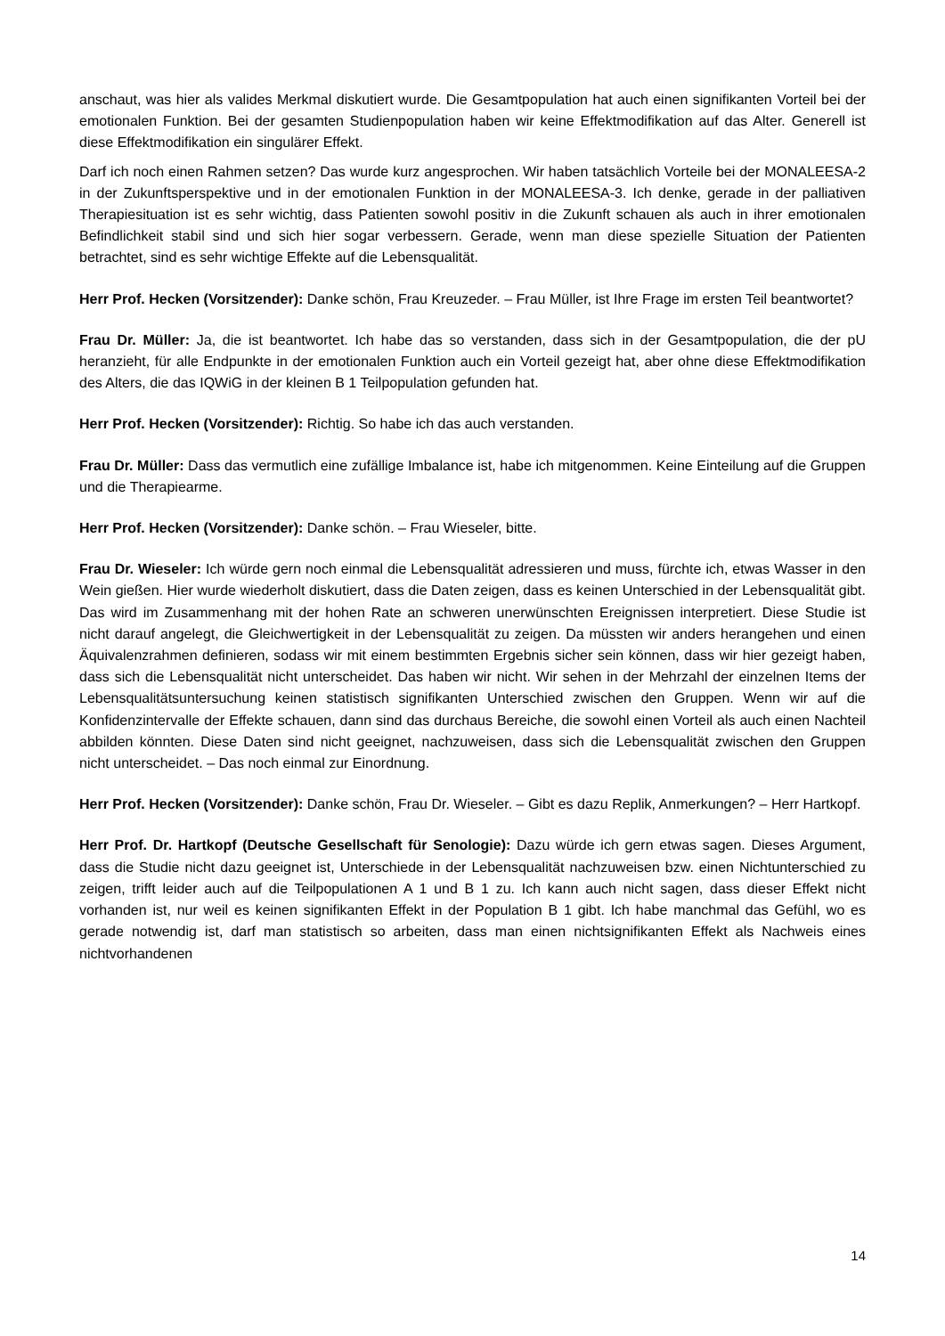anschaut, was hier als valides Merkmal diskutiert wurde. Die Gesamtpopulation hat auch einen signifikanten Vorteil bei der emotionalen Funktion. Bei der gesamten Studienpopulation haben wir keine Effektmodifikation auf das Alter. Generell ist diese Effektmodifikation ein singulärer Effekt.
Darf ich noch einen Rahmen setzen? Das wurde kurz angesprochen. Wir haben tatsächlich Vorteile bei der MONALEESA-2 in der Zukunftsperspektive und in der emotionalen Funktion in der MONALEESA-3. Ich denke, gerade in der palliativen Therapiesituation ist es sehr wichtig, dass Patienten sowohl positiv in die Zukunft schauen als auch in ihrer emotionalen Befindlichkeit stabil sind und sich hier sogar verbessern. Gerade, wenn man diese spezielle Situation der Patienten betrachtet, sind es sehr wichtige Effekte auf die Lebensqualität.
Herr Prof. Hecken (Vorsitzender): Danke schön, Frau Kreuzeder. – Frau Müller, ist Ihre Frage im ersten Teil beantwortet?
Frau Dr. Müller: Ja, die ist beantwortet. Ich habe das so verstanden, dass sich in der Gesamtpopulation, die der pU heranzieht, für alle Endpunkte in der emotionalen Funktion auch ein Vorteil gezeigt hat, aber ohne diese Effektmodifikation des Alters, die das IQWiG in der kleinen B 1 Teilpopulation gefunden hat.
Herr Prof. Hecken (Vorsitzender): Richtig. So habe ich das auch verstanden.
Frau Dr. Müller: Dass das vermutlich eine zufällige Imbalance ist, habe ich mitgenommen. Keine Einteilung auf die Gruppen und die Therapiearme.
Herr Prof. Hecken (Vorsitzender): Danke schön. – Frau Wieseler, bitte.
Frau Dr. Wieseler: Ich würde gern noch einmal die Lebensqualität adressieren und muss, fürchte ich, etwas Wasser in den Wein gießen. Hier wurde wiederholt diskutiert, dass die Daten zeigen, dass es keinen Unterschied in der Lebensqualität gibt. Das wird im Zusammenhang mit der hohen Rate an schweren unerwünschten Ereignissen interpretiert. Diese Studie ist nicht darauf angelegt, die Gleichwertigkeit in der Lebensqualität zu zeigen. Da müssten wir anders herangehen und einen Äquivalenzrahmen definieren, sodass wir mit einem bestimmten Ergebnis sicher sein können, dass wir hier gezeigt haben, dass sich die Lebensqualität nicht unterscheidet. Das haben wir nicht. Wir sehen in der Mehrzahl der einzelnen Items der Lebensqualitätsuntersuchung keinen statistisch signifikanten Unterschied zwischen den Gruppen. Wenn wir auf die Konfidenzintervalle der Effekte schauen, dann sind das durchaus Bereiche, die sowohl einen Vorteil als auch einen Nachteil abbilden könnten. Diese Daten sind nicht geeignet, nachzuweisen, dass sich die Lebensqualität zwischen den Gruppen nicht unterscheidet. – Das noch einmal zur Einordnung.
Herr Prof. Hecken (Vorsitzender): Danke schön, Frau Dr. Wieseler. – Gibt es dazu Replik, Anmerkungen? – Herr Hartkopf.
Herr Prof. Dr. Hartkopf (Deutsche Gesellschaft für Senologie): Dazu würde ich gern etwas sagen. Dieses Argument, dass die Studie nicht dazu geeignet ist, Unterschiede in der Lebensqualität nachzuweisen bzw. einen Nichtunterschied zu zeigen, trifft leider auch auf die Teilpopulationen A 1 und B 1 zu. Ich kann auch nicht sagen, dass dieser Effekt nicht vorhanden ist, nur weil es keinen signifikanten Effekt in der Population B 1 gibt. Ich habe manchmal das Gefühl, wo es gerade notwendig ist, darf man statistisch so arbeiten, dass man einen nichtsignifikanten Effekt als Nachweis eines nichtvorhandenen
14